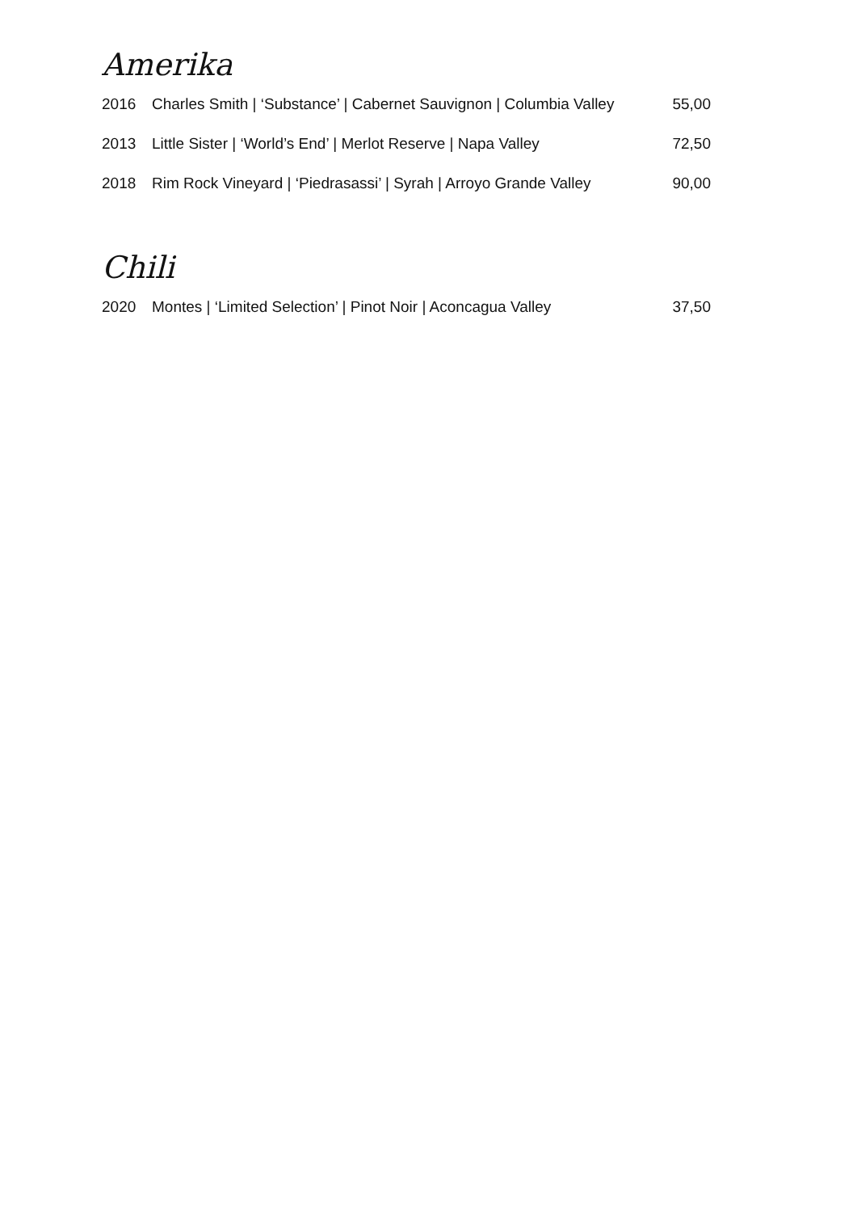Amerika
| 2016 | Charles Smith / ‘Substance’ / Cabernet Sauvignon / Columbia Valley | 55,00 |
| 2013 | Little Sister / ‘World’s End’ / Merlot Reserve / Napa Valley | 72,50 |
| 2018 | Rim Rock Vineyard / ‘Piedrasassi’ / Syrah / Arroyo Grande Valley | 90,00 |
Chili
| 2020 | Montes / ‘Limited Selection’ / Pinot Noir / Aconcagua Valley | 37,50 |